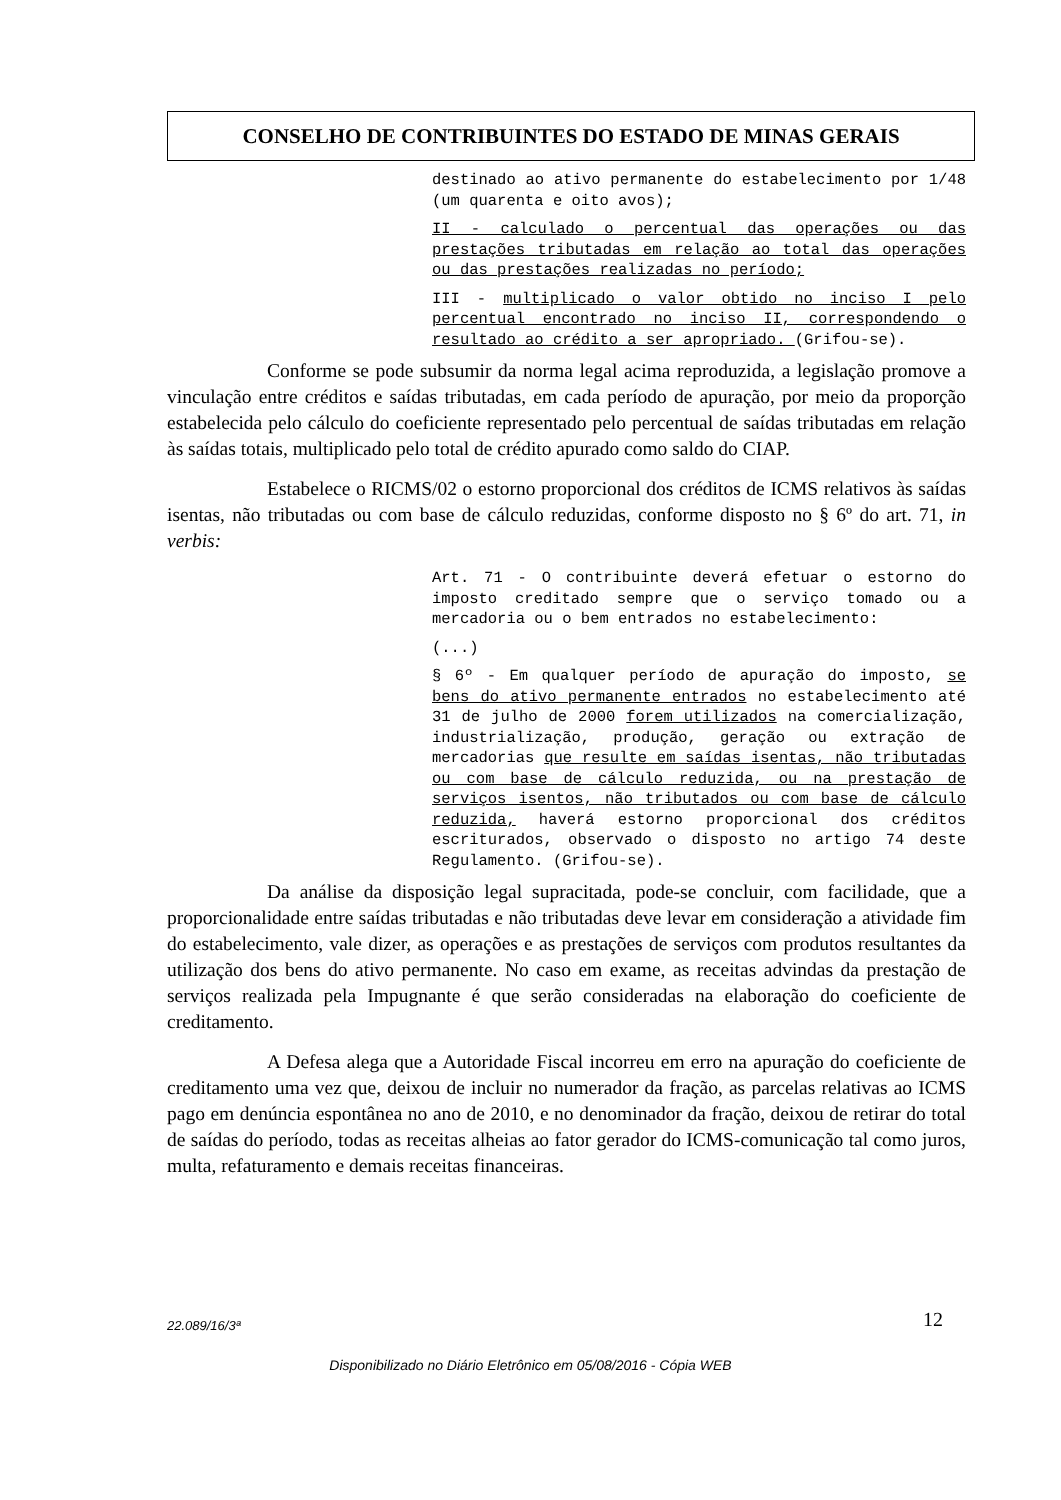CONSELHO DE CONTRIBUINTES DO ESTADO DE MINAS GERAIS
destinado ao ativo permanente do estabelecimento por 1/48 (um quarenta e oito avos);
II - calculado o percentual das operações ou das prestações tributadas em relação ao total das operações ou das prestações realizadas no período;
III - multiplicado o valor obtido no inciso I pelo percentual encontrado no inciso II, correspondendo o resultado ao crédito a ser apropriado. (Grifou-se).
Conforme se pode subsumir da norma legal acima reproduzida, a legislação promove a vinculação entre créditos e saídas tributadas, em cada período de apuração, por meio da proporção estabelecida pelo cálculo do coeficiente representado pelo percentual de saídas tributadas em relação às saídas totais, multiplicado pelo total de crédito apurado como saldo do CIAP.
Estabelece o RICMS/02 o estorno proporcional dos créditos de ICMS relativos às saídas isentas, não tributadas ou com base de cálculo reduzidas, conforme disposto no § 6º do art. 71, in verbis:
Art. 71 - O contribuinte deverá efetuar o estorno do imposto creditado sempre que o serviço tomado ou a mercadoria ou o bem entrados no estabelecimento:
(...)
§ 6º - Em qualquer período de apuração do imposto, se bens do ativo permanente entrados no estabelecimento até 31 de julho de 2000 forem utilizados na comercialização, industrialização, produção, geração ou extração de mercadorias que resulte em saídas isentas, não tributadas ou com base de cálculo reduzida, ou na prestação de serviços isentos, não tributados ou com base de cálculo reduzida, haverá estorno proporcional dos créditos escriturados, observado o disposto no artigo 74 deste Regulamento. (Grifou-se).
Da análise da disposição legal supracitada, pode-se concluir, com facilidade, que a proporcionalidade entre saídas tributadas e não tributadas deve levar em consideração a atividade fim do estabelecimento, vale dizer, as operações e as prestações de serviços com produtos resultantes da utilização dos bens do ativo permanente. No caso em exame, as receitas advindas da prestação de serviços realizada pela Impugnante é que serão consideradas na elaboração do coeficiente de creditamento.
A Defesa alega que a Autoridade Fiscal incorreu em erro na apuração do coeficiente de creditamento uma vez que, deixou de incluir no numerador da fração, as parcelas relativas ao ICMS pago em denúncia espontânea no ano de 2010, e no denominador da fração, deixou de retirar do total de saídas do período, todas as receitas alheias ao fator gerador do ICMS-comunicação tal como juros, multa, refaturamento e demais receitas financeiras.
22.089/16/3ª 12
Disponibilizado no Diário Eletrônico em 05/08/2016 - Cópia WEB